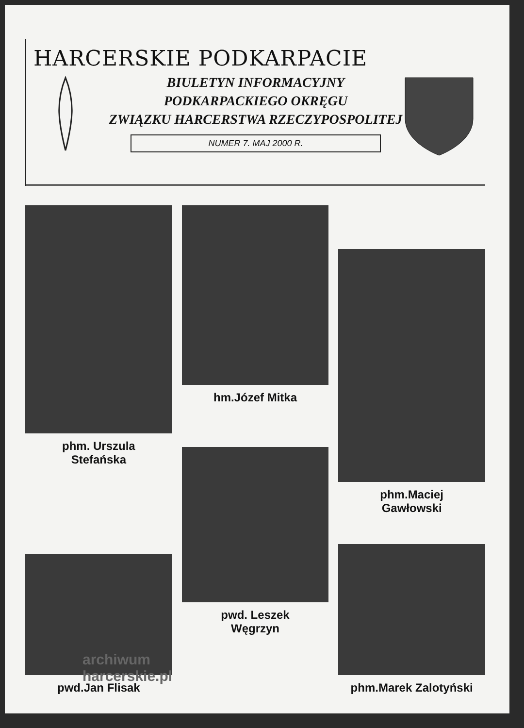HARCERSKIE PODKARPACIE
BIULETYN INFORMACYJNY
PODKARPACKIEGO OKRĘGU
ZWIĄZKU HARCERSTWA RZECZYPOSPOLITEJ
NUMER 7. MAJ 2000 R.
phm. Urszula
Stefańska
hm.Józef Mitka
phm.Maciej
Gawłowski
pwd.Jan Flisak
pwd. Leszek
Węgrzyn
phm.Marek Zalotyński
archiwum
harcerskie.pl